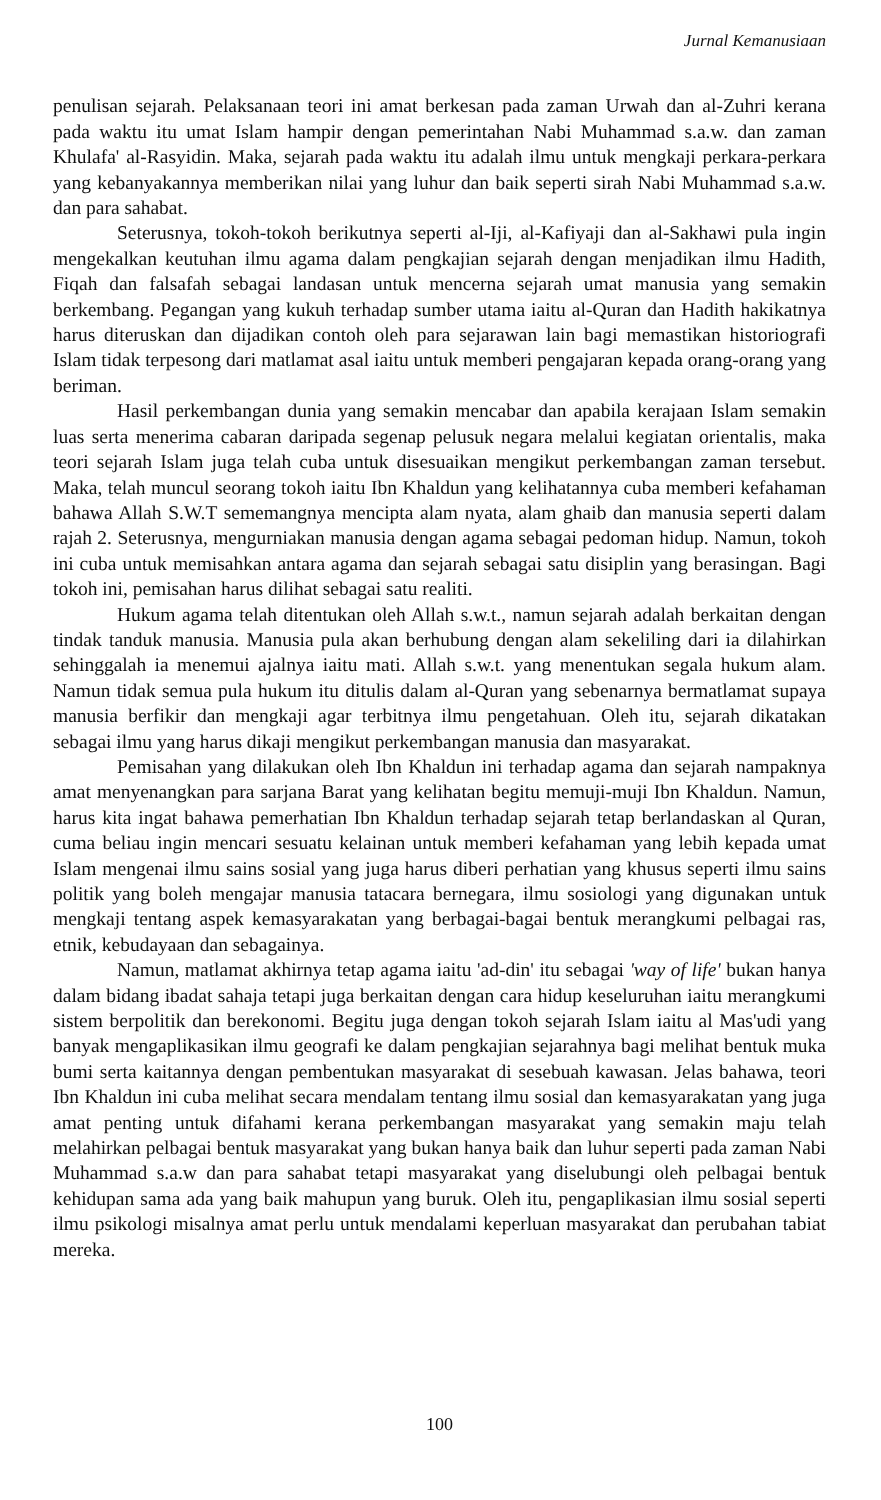Jurnal Kemanusiaan
penulisan sejarah. Pelaksanaan teori ini amat berkesan pada zaman Urwah dan al-Zuhri kerana pada waktu itu umat Islam hampir dengan pemerintahan Nabi Muhammad s.a.w. dan zaman Khulafa' al-Rasyidin. Maka, sejarah pada waktu itu adalah ilmu untuk mengkaji perkara-perkara yang kebanyakannya memberikan nilai yang luhur dan baik seperti sirah Nabi Muhammad s.a.w. dan para sahabat.
Seterusnya, tokoh-tokoh berikutnya seperti al-Iji, al-Kafiyaji dan al-Sakhawi pula ingin mengekalkan keutuhan ilmu agama dalam pengkajian sejarah dengan menjadikan ilmu Hadith, Fiqah dan falsafah sebagai landasan untuk mencerna sejarah umat manusia yang semakin berkembang. Pegangan yang kukuh terhadap sumber utama iaitu al-Quran dan Hadith hakikatnya harus diteruskan dan dijadikan contoh oleh para sejarawan lain bagi memastikan historiografi Islam tidak terpesong dari matlamat asal iaitu untuk memberi pengajaran kepada orang-orang yang beriman.
Hasil perkembangan dunia yang semakin mencabar dan apabila kerajaan Islam semakin luas serta menerima cabaran daripada segenap pelusuk negara melalui kegiatan orientalis, maka teori sejarah Islam juga telah cuba untuk disesuaikan mengikut perkembangan zaman tersebut. Maka, telah muncul seorang tokoh iaitu Ibn Khaldun yang kelihatannya cuba memberi kefahaman bahawa Allah S.W.T sememangnya mencipta alam nyata, alam ghaib dan manusia seperti dalam rajah 2. Seterusnya, mengurniakan manusia dengan agama sebagai pedoman hidup. Namun, tokoh ini cuba untuk memisahkan antara agama dan sejarah sebagai satu disiplin yang berasingan. Bagi tokoh ini, pemisahan harus dilihat sebagai satu realiti.
Hukum agama telah ditentukan oleh Allah s.w.t., namun sejarah adalah berkaitan dengan tindak tanduk manusia. Manusia pula akan berhubung dengan alam sekeliling dari ia dilahirkan sehinggalah ia menemui ajalnya iaitu mati. Allah s.w.t. yang menentukan segala hukum alam. Namun tidak semua pula hukum itu ditulis dalam al-Quran yang sebenarnya bermatlamat supaya manusia berfikir dan mengkaji agar terbitnya ilmu pengetahuan. Oleh itu, sejarah dikatakan sebagai ilmu yang harus dikaji mengikut perkembangan manusia dan masyarakat.
Pemisahan yang dilakukan oleh Ibn Khaldun ini terhadap agama dan sejarah nampaknya amat menyenangkan para sarjana Barat yang kelihatan begitu memuji-muji Ibn Khaldun. Namun, harus kita ingat bahawa pemerhatian Ibn Khaldun terhadap sejarah tetap berlandaskan al Quran, cuma beliau ingin mencari sesuatu kelainan untuk memberi kefahaman yang lebih kepada umat Islam mengenai ilmu sains sosial yang juga harus diberi perhatian yang khusus seperti ilmu sains politik yang boleh mengajar manusia tatacara bernegara, ilmu sosiologi yang digunakan untuk mengkaji tentang aspek kemasyarakatan yang berbagai-bagai bentuk merangkumi pelbagai ras, etnik, kebudayaan dan sebagainya.
Namun, matlamat akhirnya tetap agama iaitu 'ad-din' itu sebagai 'way of life' bukan hanya dalam bidang ibadat sahaja tetapi juga berkaitan dengan cara hidup keseluruhan iaitu merangkumi sistem berpolitik dan berekonomi. Begitu juga dengan tokoh sejarah Islam iaitu al Mas'udi yang banyak mengaplikasikan ilmu geografi ke dalam pengkajian sejarahnya bagi melihat bentuk muka bumi serta kaitannya dengan pembentukan masyarakat di sesebuah kawasan. Jelas bahawa, teori Ibn Khaldun ini cuba melihat secara mendalam tentang ilmu sosial dan kemasyarakatan yang juga amat penting untuk difahami kerana perkembangan masyarakat yang semakin maju telah melahirkan pelbagai bentuk masyarakat yang bukan hanya baik dan luhur seperti pada zaman Nabi Muhammad s.a.w dan para sahabat tetapi masyarakat yang diselubungi oleh pelbagai bentuk kehidupan sama ada yang baik mahupun yang buruk. Oleh itu, pengaplikasian ilmu sosial seperti ilmu psikologi misalnya amat perlu untuk mendalami keperluan masyarakat dan perubahan tabiat mereka.
100